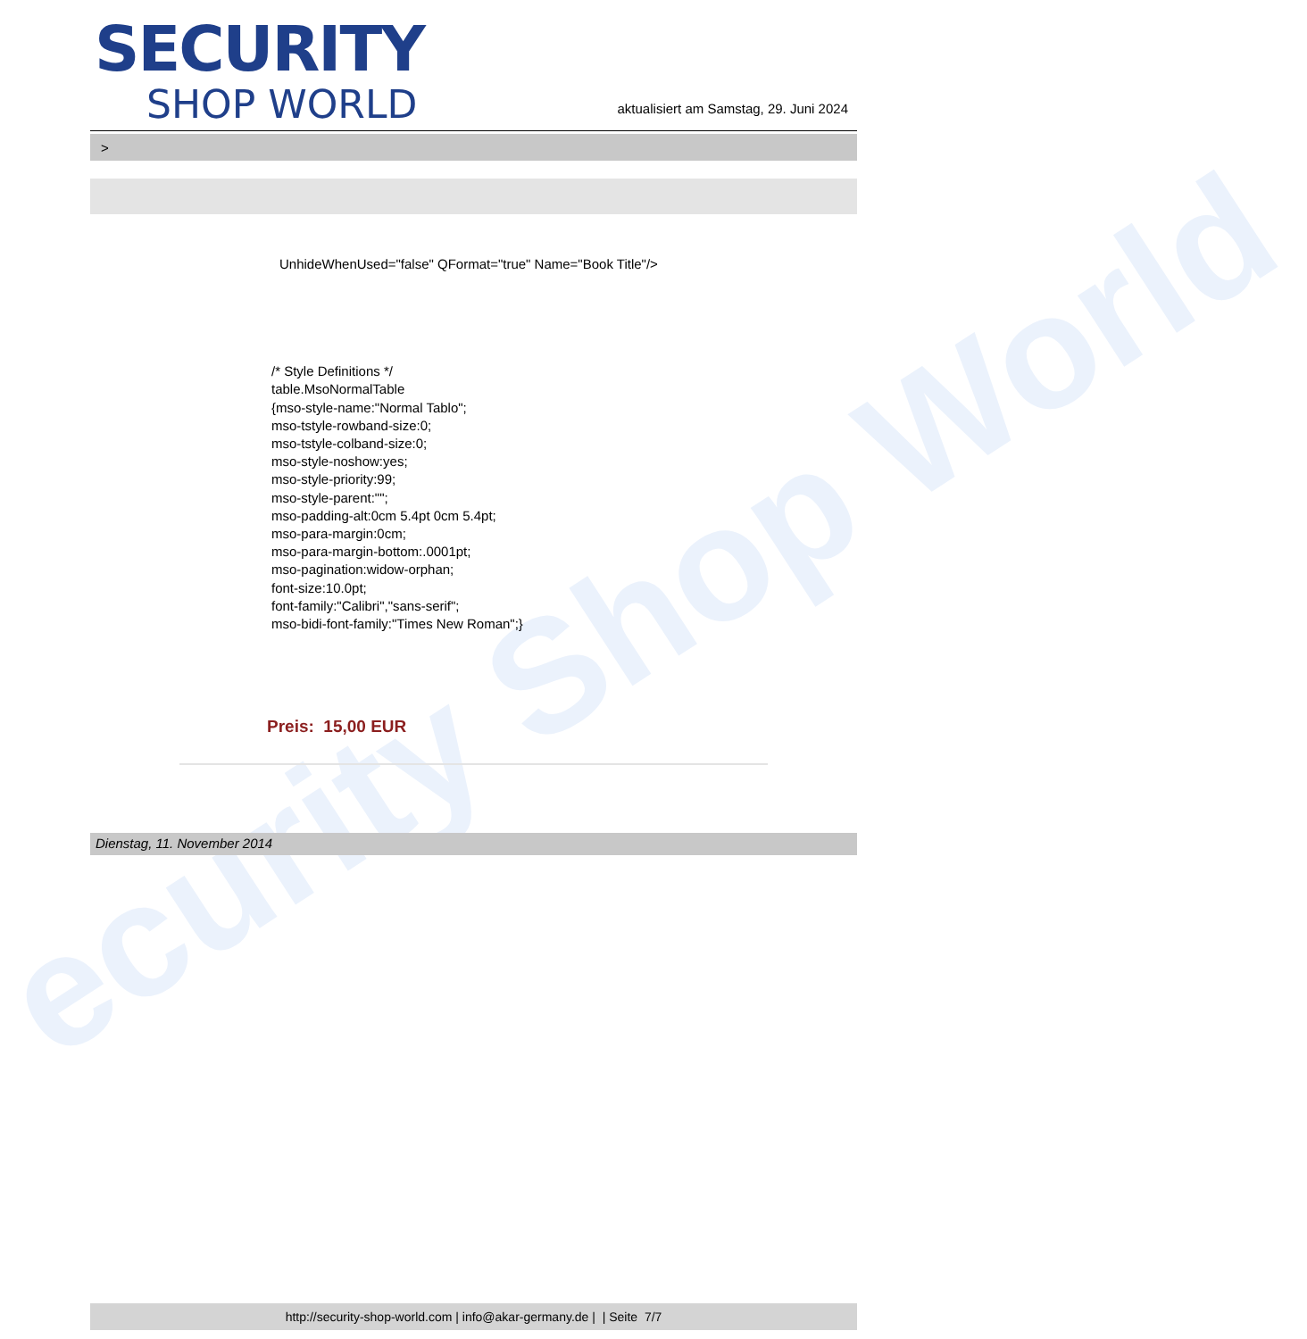ecurity Shop World
SECURITY
SHOP WORLD
aktualisiert am Samstag, 29. Juni 2024
>
UnhideWhenUsed="false" QFormat="true" Name="Book Title"/>
/* Style Definitions */
table.MsoNormalTable
{mso-style-name:"Normal Tablo";
mso-tstyle-rowband-size:0;
mso-tstyle-colband-size:0;
mso-style-noshow:yes;
mso-style-priority:99;
mso-style-parent:"";
mso-padding-alt:0cm 5.4pt 0cm 5.4pt;
mso-para-margin:0cm;
mso-para-margin-bottom:.0001pt;
mso-pagination:widow-orphan;
font-size:10.0pt;
font-family:"Calibri","sans-serif";
mso-bidi-font-family:"Times New Roman";}
Preis: 15,00 EUR
Dienstag, 11. November 2014
http://security-shop-world.com | info@akar-germany.de | | Seite 7/7